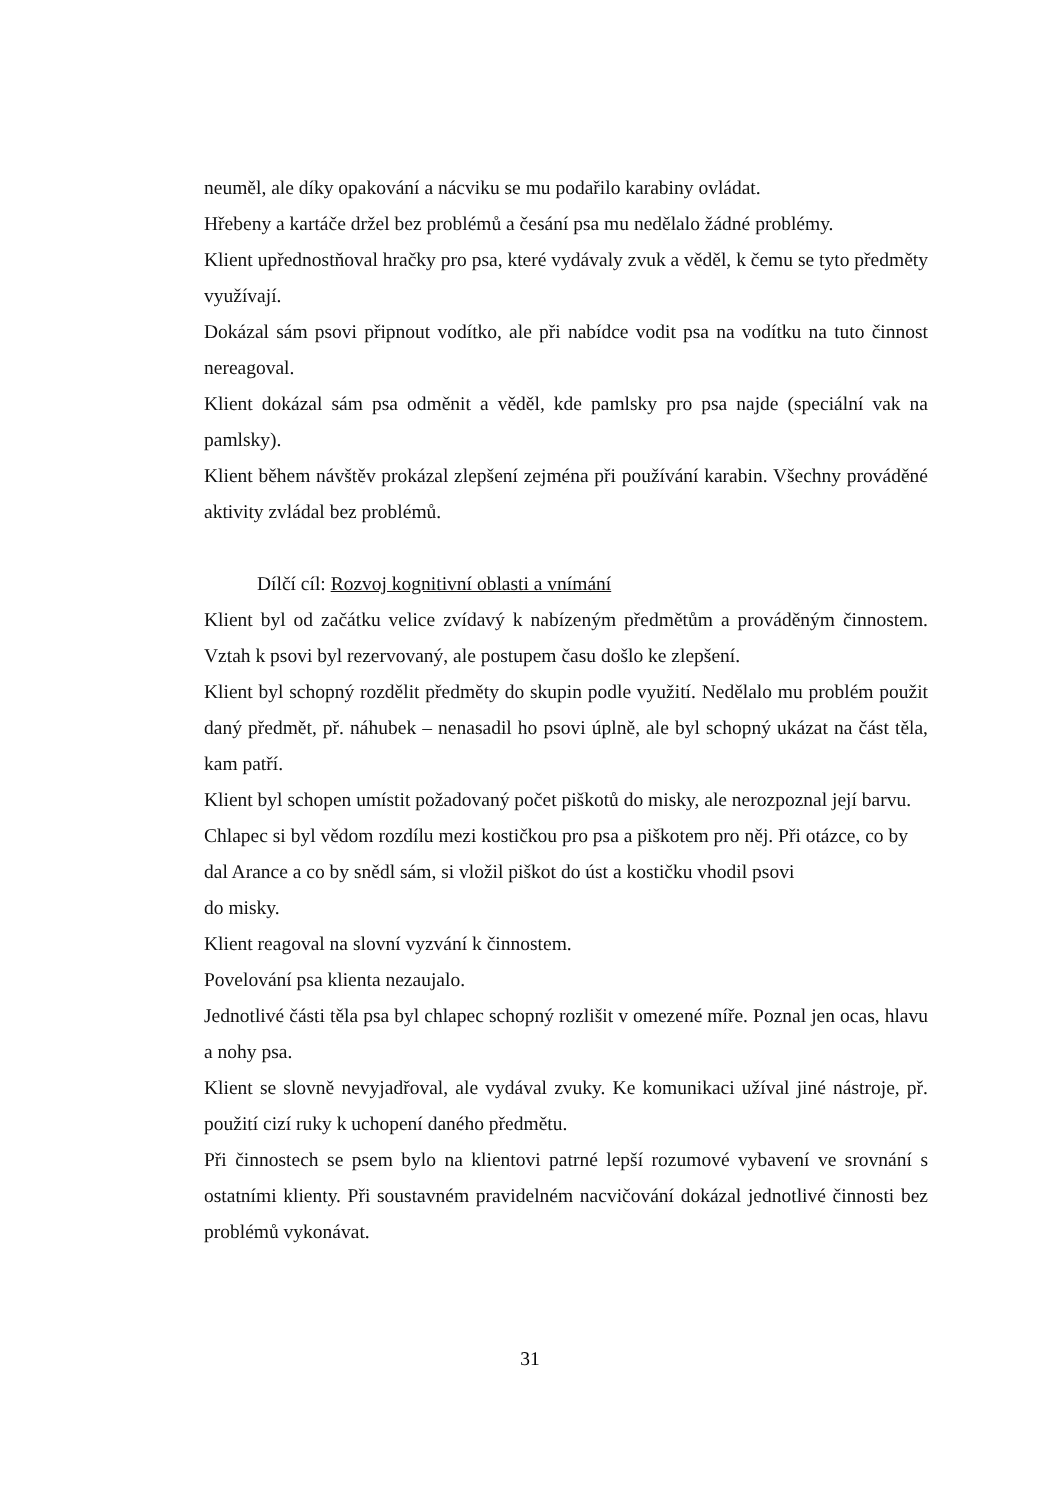neuměl, ale díky opakování a nácviku se mu podařilo karabiny ovládat.
Hřebeny a kartáče držel bez problémů a česání psa mu nedělalo žádné problémy.
Klient upřednostňoval hračky pro psa, které vydávaly zvuk a věděl, k čemu se tyto předměty využívají.
Dokázal sám psovi připnout vodítko, ale při nabídce vodit psa na vodítku na tuto činnost nereagoval.
Klient dokázal sám psa odměnit a věděl, kde pamlsky pro psa najde (speciální vak na pamlsky).
Klient během návštěv prokázal zlepšení zejména při používání karabin. Všechny prováděné aktivity zvládal bez problémů.
Dílčí cíl: Rozvoj kognitivní oblasti a vnímání
Klient byl od začátku velice zvídavý k nabízeným předmětům a prováděným činnostem. Vztah k psovi byl rezervovaný, ale postupem času došlo ke zlepšení.
Klient byl schopný rozdělit předměty do skupin podle využití. Nedělalo mu problém použit daný předmět, př. náhubek – nenasadil ho psovi úplně, ale byl schopný ukázat na část těla, kam patří.
Klient byl schopen umístit požadovaný počet piškotů do misky, ale nerozpoznal její barvu.
Chlapec si byl vědom rozdílu mezi kostičkou pro psa a piškotem pro něj. Při otázce, co by dal Arance a co by snědl sám, si vložil piškot do úst a kostičku vhodil psovi
do misky.
Klient reagoval na slovní vyzvání k činnostem.
Povelování psa klienta nezaujalo.
Jednotlivé části těla psa byl chlapec schopný rozlišit v omezené míře. Poznal jen ocas, hlavu a nohy psa.
Klient se slovně nevyjadřoval, ale vydával zvuky. Ke komunikaci užíval jiné nástroje, př. použití cizí ruky k uchopení daného předmětu.
Při činnostech se psem bylo na klientovi patrné lepší rozumové vybavení ve srovnání s ostatními klienty. Při soustavném pravidelném nacvičování dokázal jednotlivé činnosti bez problémů vykonávat.
31